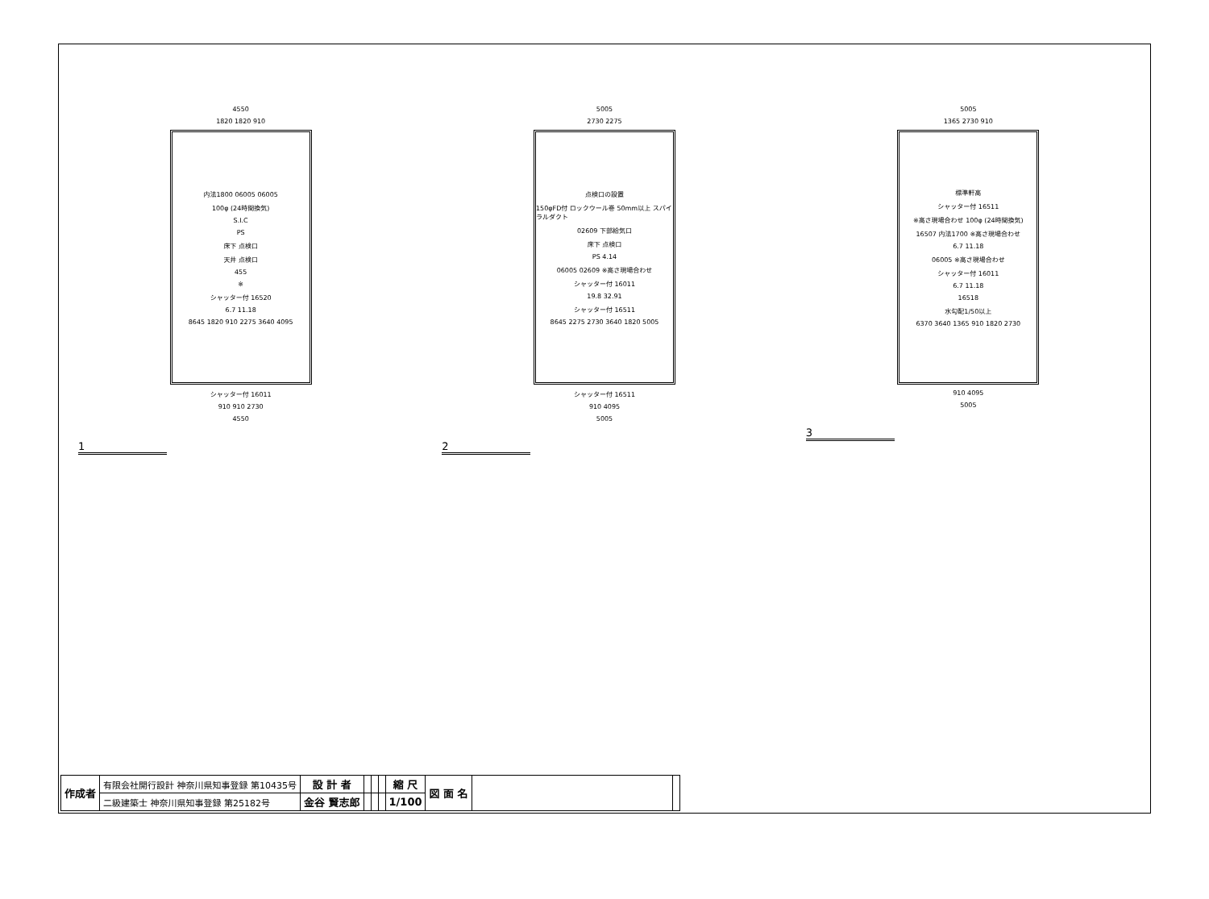4550
1820 1820 910
内法1800 06005 06005
100φ (24時間換気)
S.I.C
PS
床下 点検口
天井 点検口
455
※
シャッター付 16520
6.7 11.18
8645 1820 910 2275 3640 4095
シャッター付 16011
910 910 2730
4550
1
5005
2730 2275
点検口の設置
150φFD付 ロックウール巻 50mm以上 スパイラルダクト
02609 下部給気口
床下 点検口
PS 4.14
06005 02609 ※高さ現場合わせ
シャッター付 16011
19.8 32.91
シャッター付 16511
8645 2275 2730 3640 1820 5005
シャッター付 16511
910 4095
5005
2
5005
1365 2730 910
標準軒高
シャッター付 16511
※高さ現場合わせ 100φ (24時間換気)
16507 内法1700 ※高さ現場合わせ
6.7 11.18
06005 ※高さ現場合わせ
シャッター付 16011
6.7 11.18
16518
水勾配1/50以上
6370 3640 1365 910 1820 2730
910 4095
5005
3
| 作成者 | 有限会社開行設計 神奈川県知事登録 第10435号 | 設 計 者 | | | | 縮 尺 | 図 面 名 | | |
| | 二級建築士 神奈川県知事登録 第25182号 | 金谷 賢志郎 | | | | 1/100 | | | |